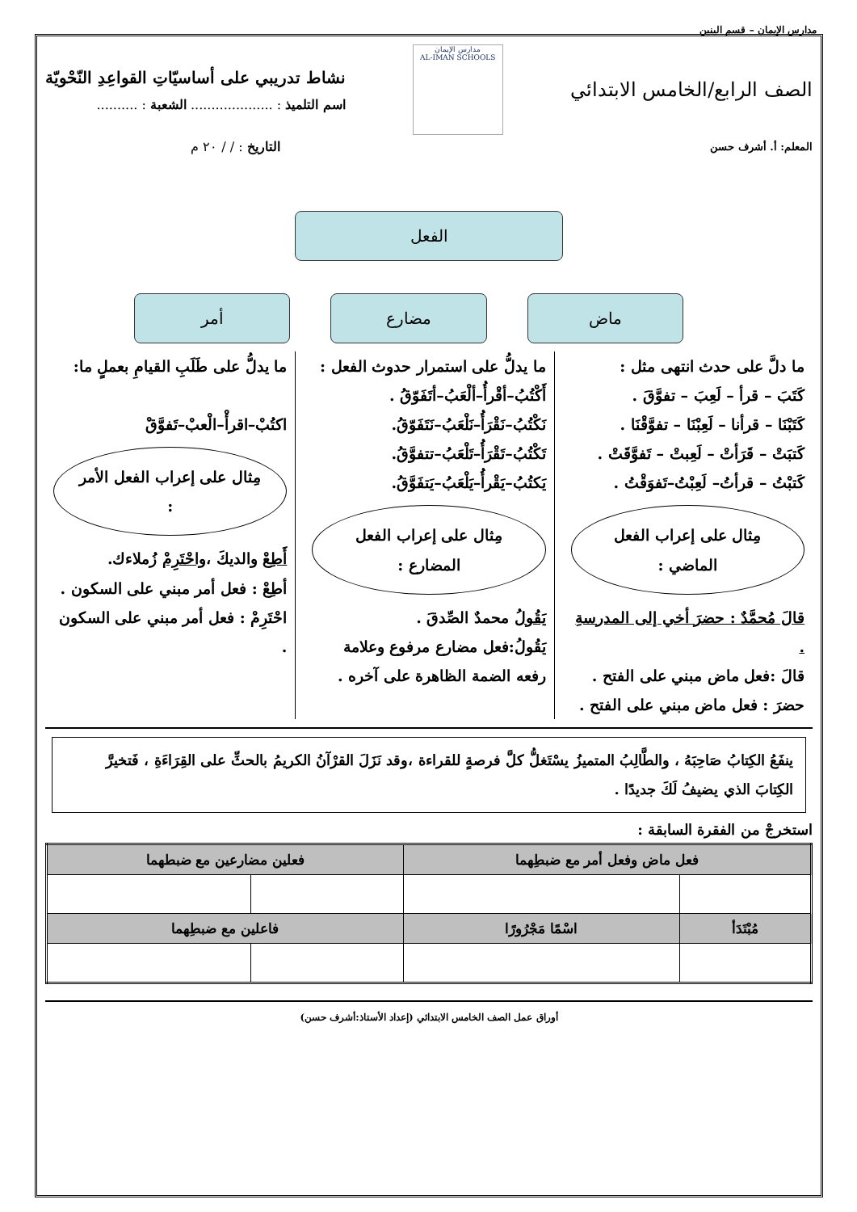مدارس الإيمان – قسم البنين
الصف الرابع/الخامس الابتدائي
مدارس الإيمان
AL-IMAN SCHOOLS
نشاط تدريبي على أساسيّاتِ القواعِدِ النّحْويّة
اسم التلميذ : .................... الشعبة : ..........
المعلم: أ. أشرف حسن
التاريخ : / / ٢٠ م
الفعل
ماض مضارع أمر
ما دلَّ على حدث انتهى مثل :
كَتَبَ – قرأ – لَعِبَ – تفوَّقَ .
كَتَبْنَا – قرأنا – لَعِبْنَا – تفوَّقْنَا .
كَتبَتْ – قَرَأتْ – لَعِبتْ – تَفوَّقَتْ .
كَتبْتُ – قرأتُ– لَعِبْتُ–تَفوَقْتُ .
مِثال على إعراب الفعل الماضي :
قالَ مُحمَّدٌ : حضرَ أخي إلى المدرسةِ .
قالَ :فعل ماض مبني على الفتح .
حضرَ : فعل ماض مبني على الفتح .
ما يدلُّ على استمرار حدوث الفعل :
أَكْتُبُ–أقْرأُ–ألْعَبُ–أتَفَوّقُ .
نَكْتُبُ–نَقْرَأُ–نَلْعَبُ–نَتَفَوّقُ.
تَكْتُبُ–تَقْرَأُ–تَلْعَبُ–تتفوَّقُ.
يَكتُبُ–يَقْرأُ–يَلْعَبُ–يَتفَوَّقُ.
مِثال على إعراب الفعل المضارع :
يَقُولُ محمدٌ الصِّدقَ .
يَقُولُ:فعل مضارع مرفوع وعلامة رفعه الضمة الظاهرة على آخره .
ما يدلُّ على طَلَبِ القيامِ بعملٍ ما:
اكتُبْ–اقرأْ–الْعبْ–تَفوَّقْ
مِثال على إعراب الفعل الأمر :
أَطِعْ والديكَ ،واحْتَرِمْ زُملاءك.
أطِعْ : فعل أمر مبني على السكون .
احْتَرِمْ : فعل أمر مبني على السكون .
ينفَعُ الكِتابُ صَاحِبَهُ ، والطَّالِبُ المتميزُ يسْتَغلُّ كلَّ فرصةٍ للقراءة ،وقد نَزَلَ القرْآنُ الكريمُ بالحثِّ على القِرَاءَةِ ، فَتخيرَّ الكِتابَ الذي يضيفُ لَكَ جديدًا .
استخرجْ من الفقرة السابقة :
| فعل ماض وفعل أمر مع ضبطِهما | | فعلين مضارعين مع ضبطهما | |
| --- | --- | --- | --- |
| مُبْتَدَأ | اسْمًا مَجْرُورًا | فاعلين مع ضبطِهما | |
أوراق عمل الصف الخامس الابتدائي (إعداد الأستاذ:أشرف حسن)